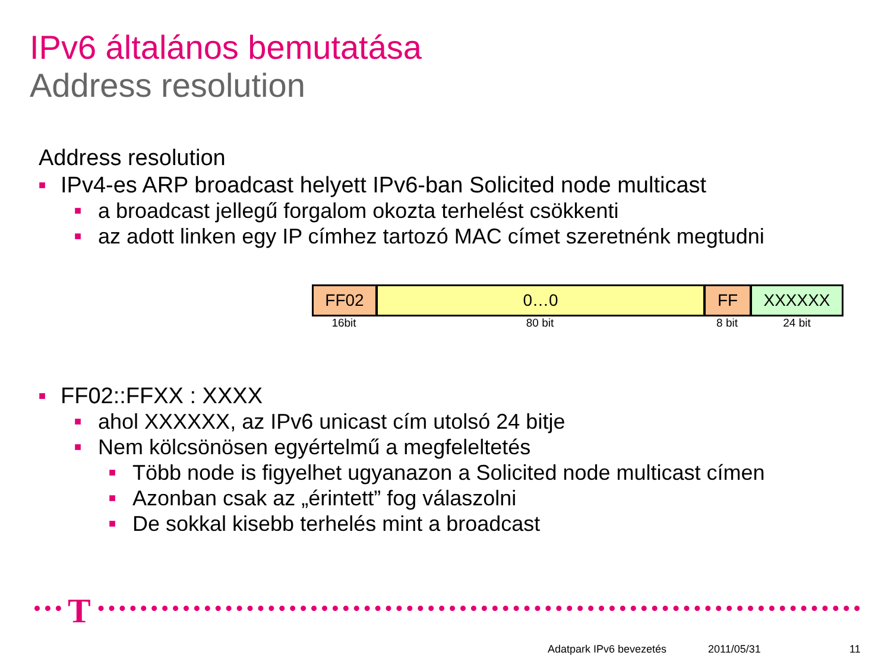IPv6 általános bemutatása
Address resolution
Address resolution
■ IPv4-es ARP broadcast helyett IPv6-ban Solicited node multicast
■ a broadcast jellegű forgalom okozta terhelést csökkenti
■ az adott linken egy IP címhez tartozó MAC címet szeretnénk megtudni
FF02 0…0 FF XXXXXX
16bit 80 bit 8 bit 24 bit
■ FF02::FFXX : XXXX
■ ahol XXXXXX, az IPv6 unicast cím utolsó 24 bitje
■ Nem kölcsönösen egyértelmű a megfeleltetés
■ Több node is figyelhet ugyanazon a Solicited node multicast címen
■ Azonban csak az „érintett” fog válaszolni
■ De sokkal kisebb terhelés mint a broadcast
T
Adatpark IPv6 bevezetés 2011/05/31 11